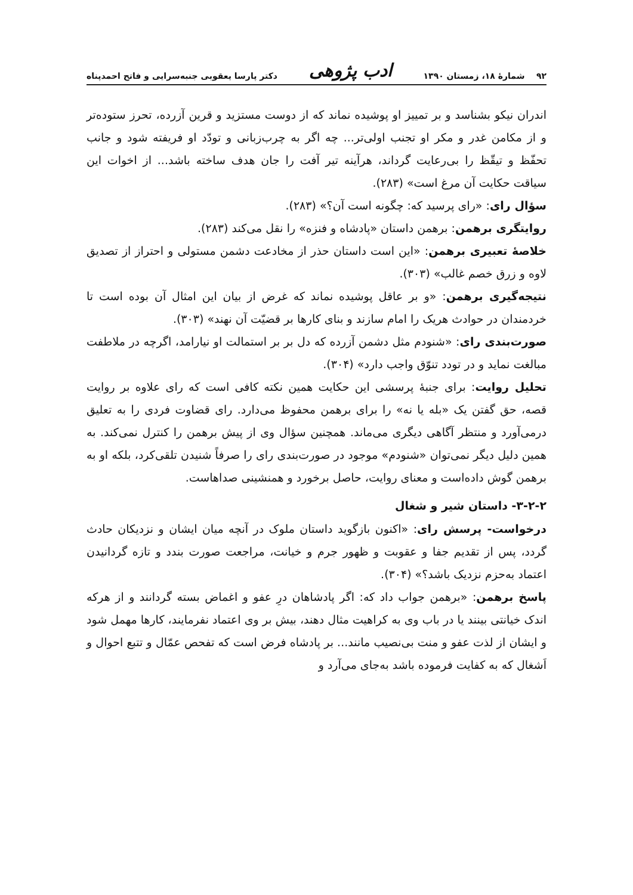۹۲ شمارهٔ ۱۸، زمستان ۱۳۹۰ ادب پژوهی دکتر پارسا یعقوبی جنبه‌سرایی و فاتح احمدپناه
اندران نیکو بشناسد و بر تمییز او پوشیده نماند که از دوست مستزید و قرین آزرده، تحرز ستوده‌تر و از مکامن غدر و مکر او تجنب اولی‌تر... چه اگر به چرب‌زبانی و تودّد او فریفته شود و جانب تحفّظ و تیقّظ را بی‌رعایت گرداند، هرآینه تیر آفت را جان هدف ساخته باشد... از اخوات این سیاقت حکایت آن مرغ است» (۲۸۳).
سؤال رای: «رای پرسید که: چگونه است آن؟» (۲۸۳).
روایتگری برهمن: برهمن داستان «پادشاه و فنزه» را نقل می‌کند (۲۸۳).
خلاصهٔ تعبیری برهمن: «این است داستان حذر از مخادعت دشمن مستولی و احتراز از تصدیق لاوه و زرق خصم غالب» (۳۰۳).
نتیجه‌گیری برهمن: «و بر عاقل پوشیده نماند که غرض از بیان این امثال آن بوده است تا خردمندان در حوادث هریک را امام سازند و بنای کارها بر قضیّت آن نهند» (۳۰۳).
صورت‌بندی رای: «شنودم مثل دشمن آزرده که دل بر بر استمالت او نیارامد، اگرچه در ملاطفت مبالغت نماید و در تودد تنوّق واجب دارد» (۳۰۴).
تحلیل روایت: برای جنبهٔ پرسشی این حکایت همین نکته کافی است که رای علاوه بر روایت قصه، حق گفتن یک «بله یا نه» را برای برهمن محفوظ می‌دارد. رای قضاوت فردی را به تعلیق درمی‌آورد و منتظر آگاهی دیگری می‌ماند. همچنین سؤال وی از پیش برهمن را کنترل نمی‌کند. به همین دلیل دیگر نمی‌توان «شنودم» موجود در صورت‌بندی رای را صرفاً شنیدن تلقی‌کرد، بلکه او به برهمن گوش داده‌است و معنای روایت، حاصل برخورد و همنشینی صداهاست.
۳-۲-۲- داستان شیر و شغال
درخواست- پرسش رای: «اکنون بازگوید داستان ملوک در آنچه میان ایشان و نزدیکان حادث گردد، پس از تقدیم جفا و عقوبت و ظهور جرم و خیانت، مراجعت صورت بندد و تازه گردانیدن اعتماد به‌حزم نزدیک باشد؟» (۳۰۴).
پاسخ برهمن: «برهمن جواب داد که: اگر پادشاهان درِ عفو و اغماض بسته گردانند و از هرکه اندک خیانتی بینند یا در باب وی به کراهیت مثال دهند، بیش بر وی اعتماد نفرمایند، کارها مهمل شود و ایشان از لذت عفو و منت بی‌نصیب مانند... بر پادشاه فرض است که تفحص عمّال و تتبع احوال و اَشغال که به کفایت فرموده باشد به‌جای می‌آرد و